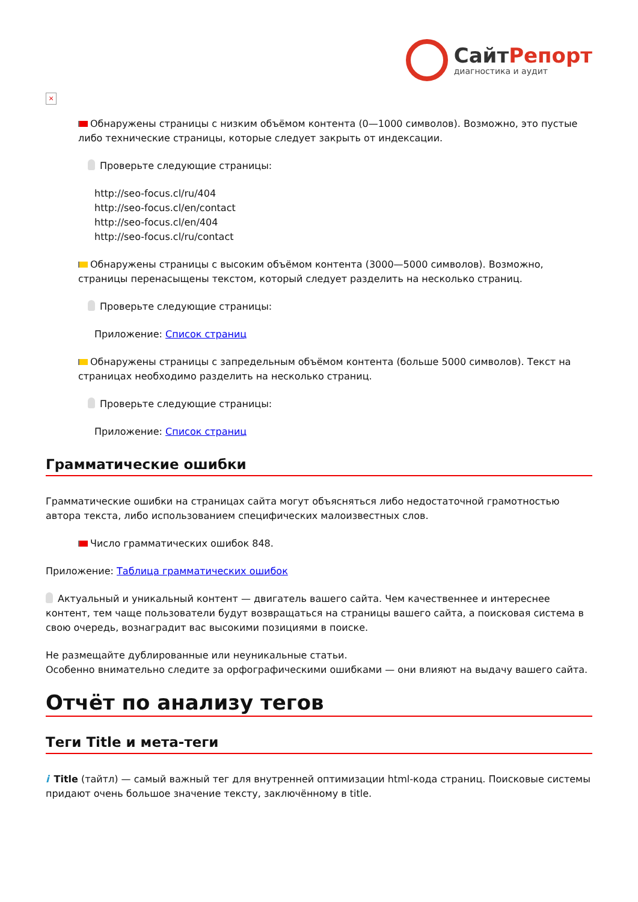СайтРепорт
диагностика и аудит
×
Обнаружены страницы с низким объёмом контента (0—1000 символов). Возможно, это пустые либо технические страницы, которые следует закрыть от индексации.
Проверьте следующие страницы:
http://seo-focus.cl/ru/404
http://seo-focus.cl/en/contact
http://seo-focus.cl/en/404
http://seo-focus.cl/ru/contact
Обнаружены страницы с высоким объёмом контента (3000—5000 символов). Возможно, страницы перенасыщены текстом, который следует разделить на несколько страниц.
Проверьте следующие страницы:
Приложение: Список страниц
Обнаружены страницы с запредельным объёмом контента (больше 5000 символов). Текст на страницах необходимо разделить на несколько страниц.
Проверьте следующие страницы:
Приложение: Список страниц
Грамматические ошибки
Грамматические ошибки на страницах сайта могут объясняться либо недостаточной грамотностью автора текста, либо использованием специфических малоизвестных слов.
Число грамматических ошибок 848.
Приложение: Таблица грамматических ошибок
Актуальный и уникальный контент — двигатель вашего сайта. Чем качественнее и интереснее контент, тем чаще пользователи будут возвращаться на страницы вашего сайта, а поисковая система в свою очередь, вознаградит вас высокими позициями в поиске.
Не размещайте дублированные или неуникальные статьи.
Особенно внимательно следите за орфографическими ошибками — они влияют на выдачу вашего сайта.
Отчёт по анализу тегов
Теги Title и мета-теги
i Title (тайтл) — самый важный тег для внутренней оптимизации html-кода страниц. Поисковые системы придают очень большое значение тексту, заключённому в title.